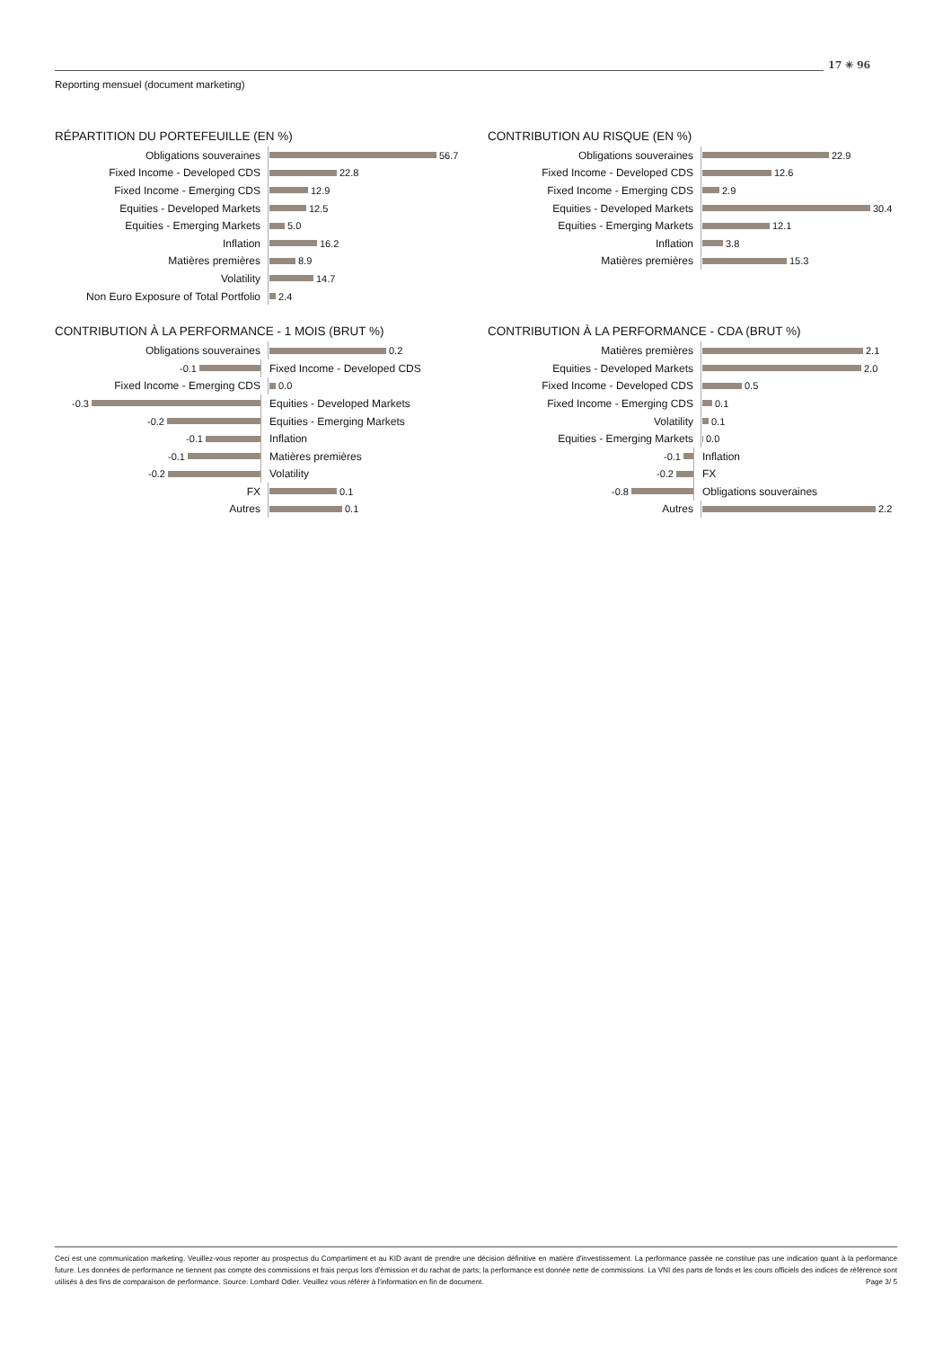17 ✳ 96
Reporting mensuel (document marketing)
RÉPARTITION DU PORTEFEUILLE (EN %)
Obligations souveraines 56.7
Fixed Income - Developed CDS 22.8
Fixed Income - Emerging CDS 12.9
Equities - Developed Markets 12.5
Equities - Emerging Markets 5.0
Inflation 16.2
Matières premières 8.9
Volatility 14.7
Non Euro Exposure of Total Portfolio 2.4
CONTRIBUTION AU RISQUE (EN %)
Obligations souveraines 22.9
Fixed Income - Developed CDS 12.6
Fixed Income - Emerging CDS 2.9
Equities - Developed Markets 30.4
Equities - Emerging Markets 12.1
Inflation 3.8
Matières premières 15.3
CONTRIBUTION À LA PERFORMANCE - 1 MOIS (BRUT %)
Obligations souveraines 0.2
-0.1 Fixed Income - Developed CDS
Fixed Income - Emerging CDS 0.0
-0.3 Equities - Developed Markets
-0.2 Equities - Emerging Markets
-0.1 Inflation
-0.1 Matières premières
-0.2 Volatility
FX 0.1
Autres 0.1
CONTRIBUTION À LA PERFORMANCE - CDA (BRUT %)
Matières premières 2.1
Equities - Developed Markets 2.0
Fixed Income - Developed CDS 0.5
Fixed Income - Emerging CDS 0.1
Volatility 0.1
Equities - Emerging Markets 0.0
-0.1 Inflation
-0.2 FX
-0.8 Obligations souveraines
Autres 2.2
Ceci est une communication marketing. Veuillez-vous reporter au prospectus du Compartiment et au KID avant de prendre une décision définitive en matière d'investissement. La performance passée ne constitue pas une indication quant à la performance future. Les données de performance ne tiennent pas compte des commissions et frais perçus lors d'émission et du rachat de parts; la performance est donnée nette de commissions. La VNI des parts de fonds et les cours officiels des indices de référence sont utilisés à des fins de comparaison de performance. Source: Lombard Odier. Veuillez vous référer à l'information en fin de document. Page 3/ 5